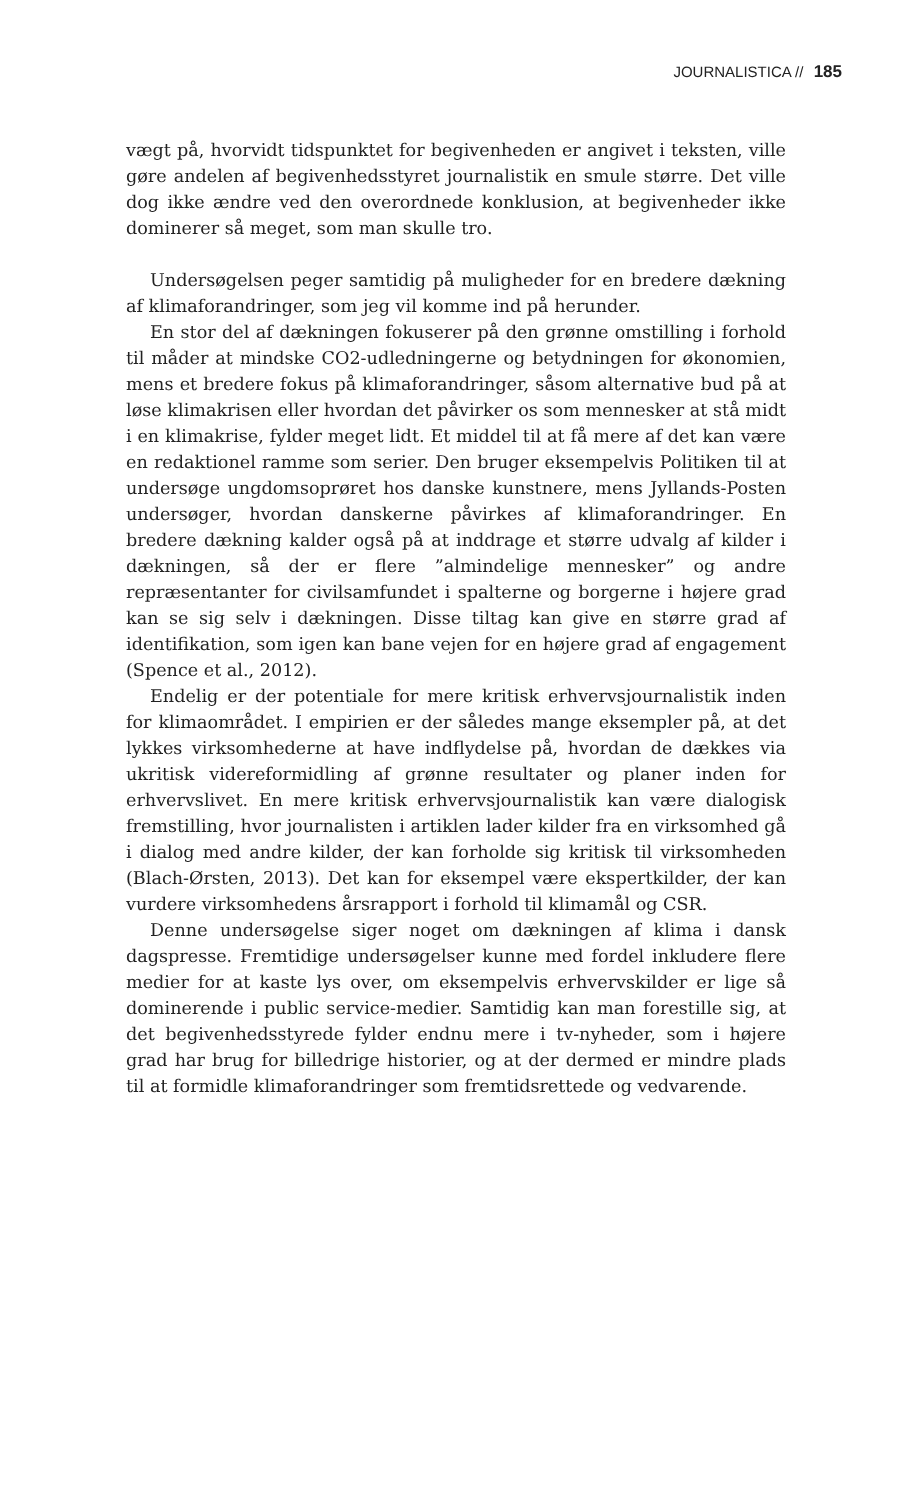JOURNALISTICA // 185
vægt på, hvorvidt tidspunktet for begivenheden er angivet i teksten, ville gøre andelen af begivenhedsstyret journalistik en smule større. Det ville dog ikke ændre ved den overordnede konklusion, at begivenheder ikke dominerer så meget, som man skulle tro.
Undersøgelsen peger samtidig på muligheder for en bredere dækning af klimaforandringer, som jeg vil komme ind på herunder.
En stor del af dækningen fokuserer på den grønne omstilling i forhold til måder at mindske CO2-udledningerne og betydningen for økonomien, mens et bredere fokus på klimaforandringer, såsom alternative bud på at løse klimakrisen eller hvordan det påvirker os som mennesker at stå midt i en klimakrise, fylder meget lidt. Et middel til at få mere af det kan være en redaktionel ramme som serier. Den bruger eksempelvis Politiken til at undersøge ungdomsoprøret hos danske kunstnere, mens Jyllands-Posten undersøger, hvordan danskerne påvirkes af klimaforandringer. En bredere dækning kalder også på at inddrage et større udvalg af kilder i dækningen, så der er flere ”almindelige mennesker” og andre repræsentanter for civilsamfundet i spalterne og borgerne i højere grad kan se sig selv i dækningen. Disse tiltag kan give en større grad af identifikation, som igen kan bane vejen for en højere grad af engagement (Spence et al., 2012).
Endelig er der potentiale for mere kritisk erhvervsjournalistik inden for klimaområdet. I empirien er der således mange eksempler på, at det lykkes virksomhederne at have indflydelse på, hvordan de dækkes via ukritisk videreformidling af grønne resultater og planer inden for erhvervslivet. En mere kritisk erhvervsjournalistik kan være dialogisk fremstilling, hvor journalisten i artiklen lader kilder fra en virksomhed gå i dialog med andre kilder, der kan forholde sig kritisk til virksomheden (Blach-Ørsten, 2013). Det kan for eksempel være ekspertkilder, der kan vurdere virksomhedens årsrapport i forhold til klimamål og CSR.
Denne undersøgelse siger noget om dækningen af klima i dansk dagspresse. Fremtidige undersøgelser kunne med fordel inkludere flere medier for at kaste lys over, om eksempelvis erhvervskilder er lige så dominerende i public service-medier. Samtidig kan man forestille sig, at det begivenhedsstyrede fylder endnu mere i tv-nyheder, som i højere grad har brug for billedrige historier, og at der dermed er mindre plads til at formidle klimaforandringer som fremtidsrettede og vedvarende.